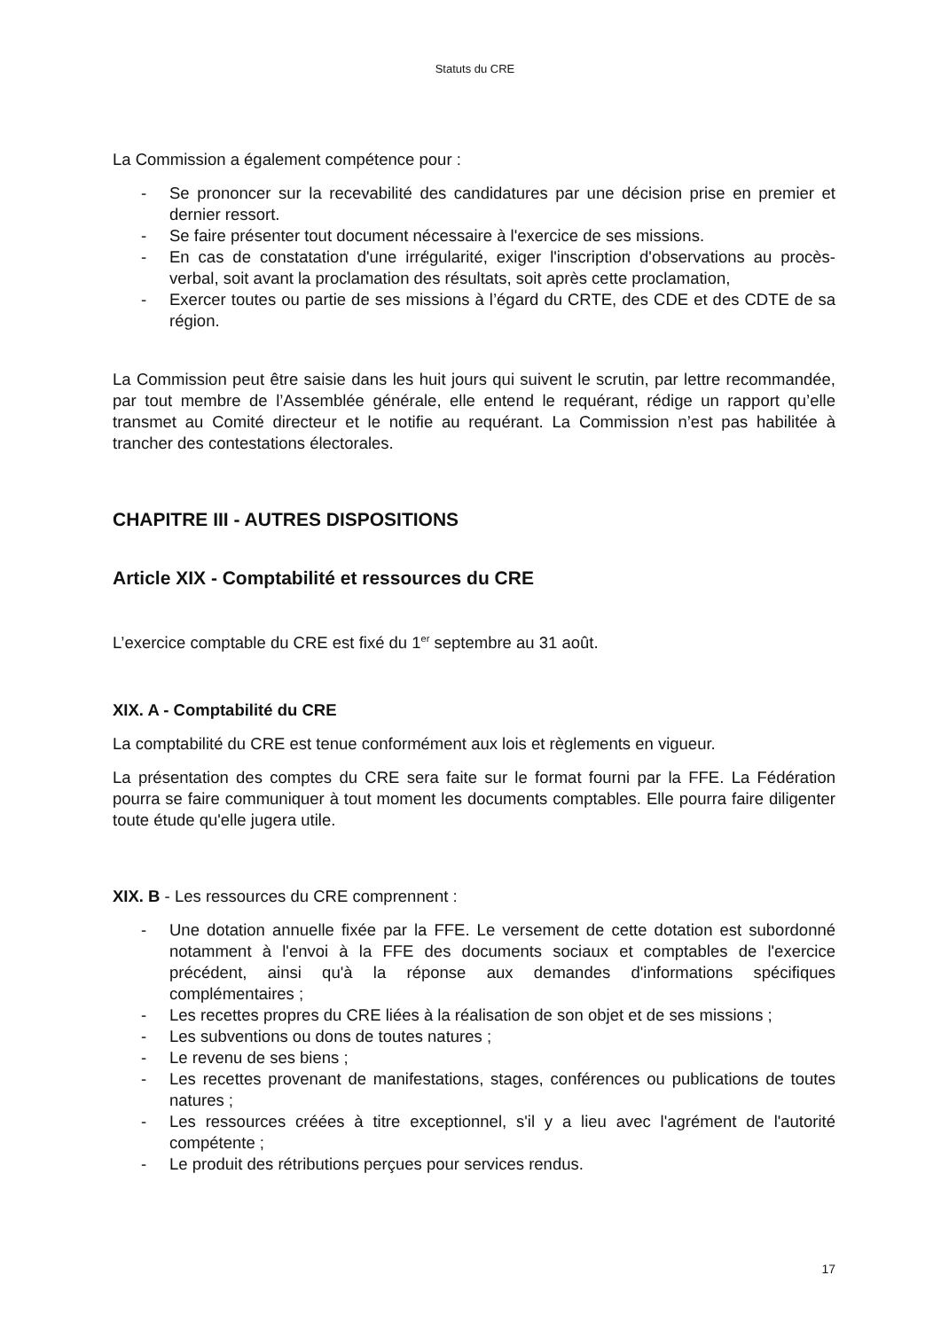Statuts du CRE
La Commission a également compétence pour :
- Se prononcer sur la recevabilité des candidatures par une décision prise en premier et dernier ressort.
- Se faire présenter tout document nécessaire à l'exercice de ses missions.
- En cas de constatation d'une irrégularité, exiger l'inscription d'observations au procès-verbal, soit avant la proclamation des résultats, soit après cette proclamation,
- Exercer toutes ou partie de ses missions à l’égard du CRTE, des CDE et des CDTE de sa région.
La Commission peut être saisie dans les huit jours qui suivent le scrutin, par lettre recommandée, par tout membre de l’Assemblée générale, elle entend le requérant, rédige un rapport qu’elle transmet au Comité directeur et le notifie au requérant. La Commission n’est pas habilitée à trancher des contestations électorales.
CHAPITRE III - AUTRES DISPOSITIONS
Article XIX - Comptabilité et ressources du CRE
L’exercice comptable du CRE est fixé du 1<sup>er</sup> septembre au 31 août.
XIX. A - Comptabilité du CRE
La comptabilité du CRE est tenue conformément aux lois et règlements en vigueur.
La présentation des comptes du CRE sera faite sur le format fourni par la FFE. La Fédération pourra se faire communiquer à tout moment les documents comptables. Elle pourra faire diligenter toute étude qu'elle jugera utile.
XIX. B - Les ressources du CRE comprennent :
- Une dotation annuelle fixée par la FFE. Le versement de cette dotation est subordonné notamment à l'envoi à la FFE des documents sociaux et comptables de l'exercice précédent, ainsi qu'à la réponse aux demandes d'informations spécifiques complémentaires ;
- Les recettes propres du CRE liées à la réalisation de son objet et de ses missions ;
- Les subventions ou dons de toutes natures ;
- Le revenu de ses biens ;
- Les recettes provenant de manifestations, stages, conférences ou publications de toutes natures ;
- Les ressources créées à titre exceptionnel, s'il y a lieu avec l'agrément de l'autorité compétente ;
- Le produit des rétributions perçues pour services rendus.
17